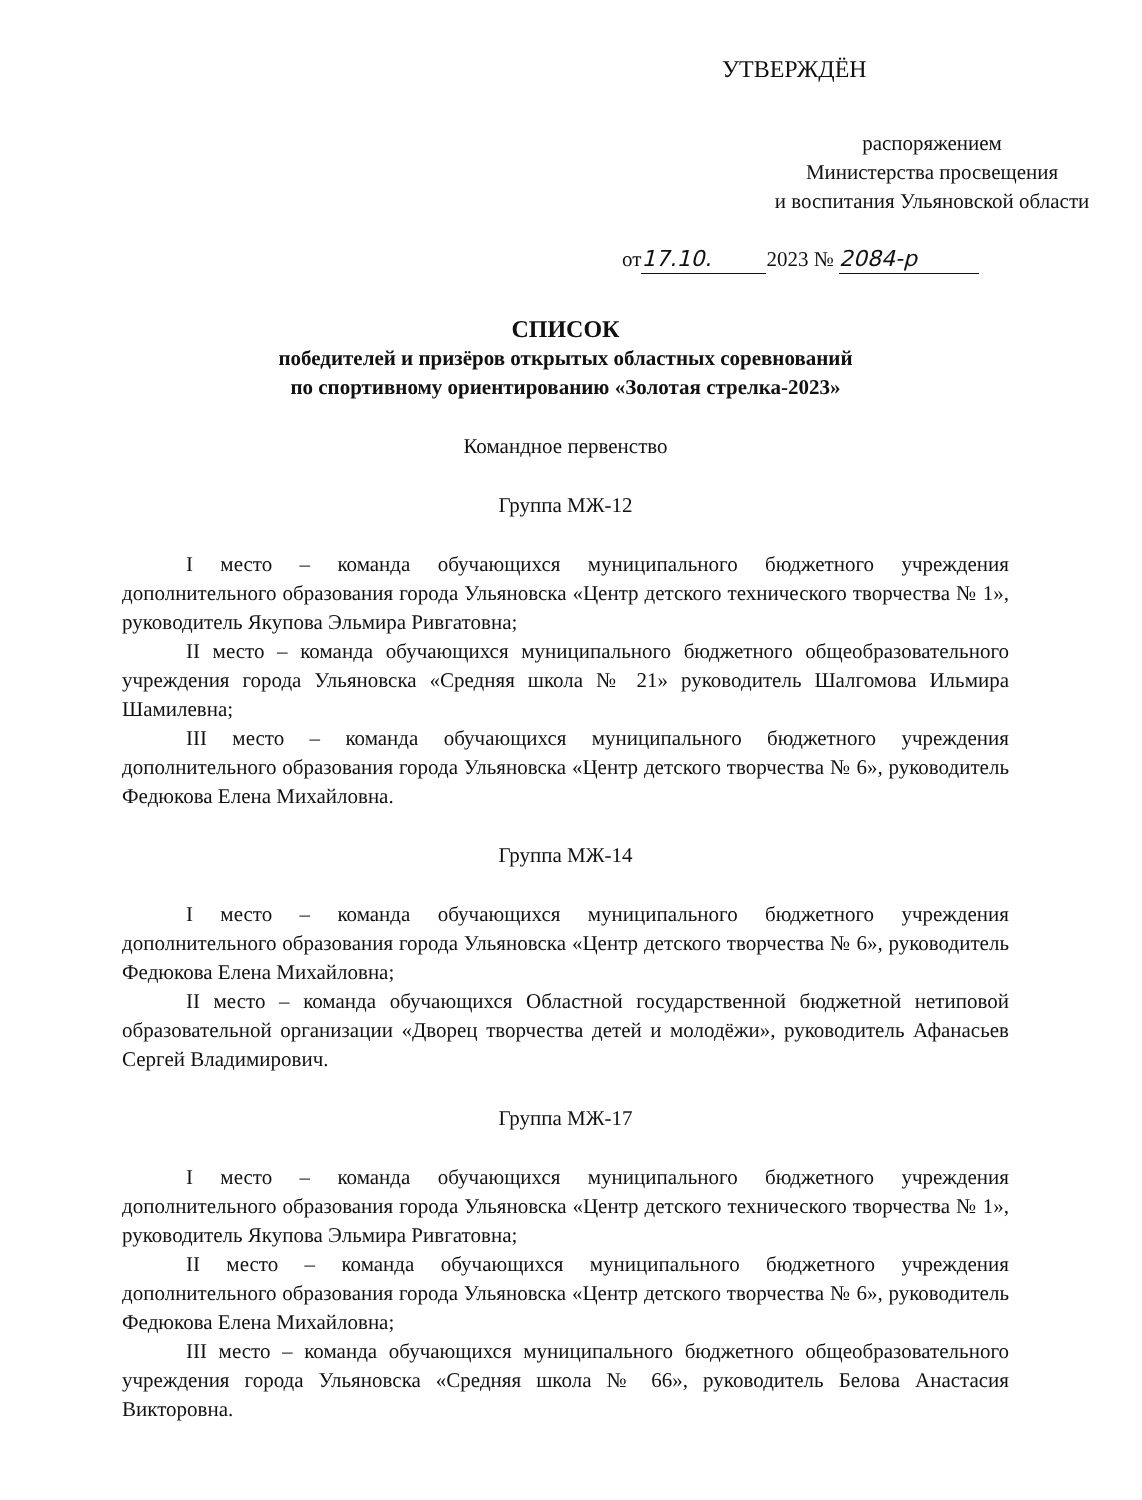УТВЕРЖДЁН
распоряжением
Министерства просвещения
и воспитания Ульяновской области
от 17.10. 2023 № 2084-р
СПИСОК
победителей и призёров открытых областных соревнований
по спортивному ориентированию «Золотая стрелка-2023»
Командное первенство
Группа МЖ-12
I место – команда обучающихся муниципального бюджетного учреждения дополнительного образования города Ульяновска «Центр детского технического творчества № 1», руководитель Якупова Эльмира Ривгатовна;
II место – команда обучающихся муниципального бюджетного общеобразовательного учреждения города Ульяновска «Средняя школа № 21» руководитель Шалгомова Ильмира Шамилевна;
III место – команда обучающихся муниципального бюджетного учреждения дополнительного образования города Ульяновска «Центр детского творчества № 6», руководитель Федюкова Елена Михайловна.
Группа МЖ-14
I место – команда обучающихся муниципального бюджетного учреждения дополнительного образования города Ульяновска «Центр детского творчества № 6», руководитель Федюкова Елена Михайловна;
II место – команда обучающихся Областной государственной бюджетной нетиповой образовательной организации «Дворец творчества детей и молодёжи», руководитель Афанасьев Сергей Владимирович.
Группа МЖ-17
I место – команда обучающихся муниципального бюджетного учреждения дополнительного образования города Ульяновска «Центр детского технического творчества № 1», руководитель Якупова Эльмира Ривгатовна;
II место – команда обучающихся муниципального бюджетного учреждения дополнительного образования города Ульяновска «Центр детского творчества № 6», руководитель Федюкова Елена Михайловна;
III место – команда обучающихся муниципального бюджетного общеобразовательного учреждения города Ульяновска «Средняя школа № 66», руководитель Белова Анастасия Викторовна.